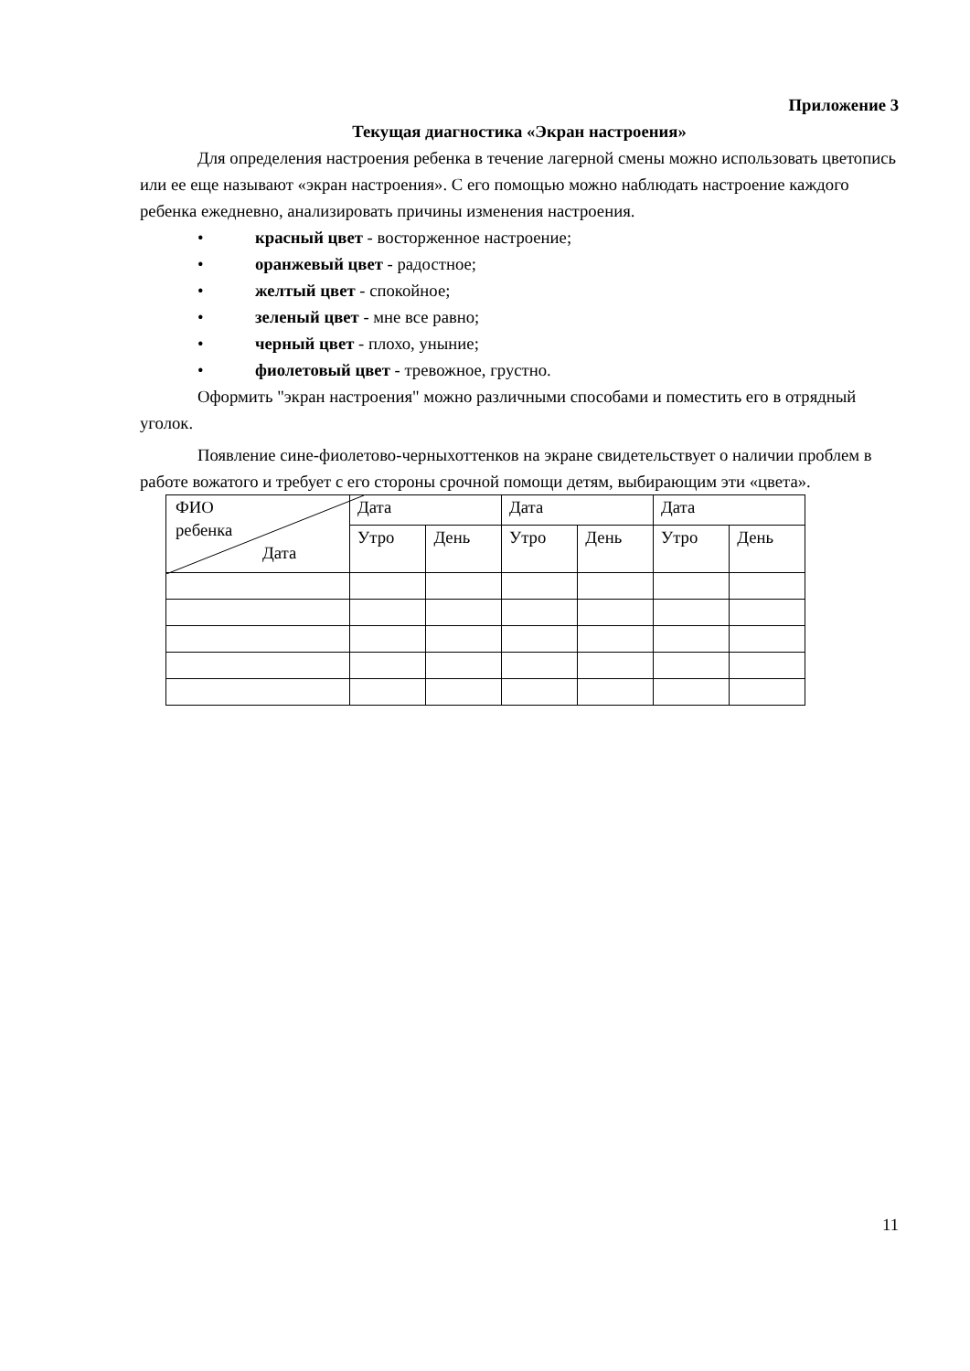Приложение 3
Текущая диагностика «Экран настроения»
Для определения настроения ребенка в течение лагерной смены можно использовать цветопись или ее еще называют «экран настроения». С его помощью можно наблюдать настроение каждого ребенка ежедневно, анализировать причины изменения настроения.
• красный цвет - восторженное настроение;
• оранжевый цвет - радостное;
• желтый цвет - спокойное;
• зеленый цвет - мне все равно;
• черный цвет - плохо, уныние;
• фиолетовый цвет - тревожное, грустно.
Оформить "экран настроения" можно различными способами и поместить его в отрядный уголок.
Появление сине-фиолетово-черныхоттенков на экране свидетельствует о наличии проблем в работе вожатого и требует с его стороны срочной помощи детям, выбирающим эти «цвета».
| ФИО ребенка Дата | Дата | | Дата | | Дата | |
| | Утро | День | Утро | День | Утро | День |
11